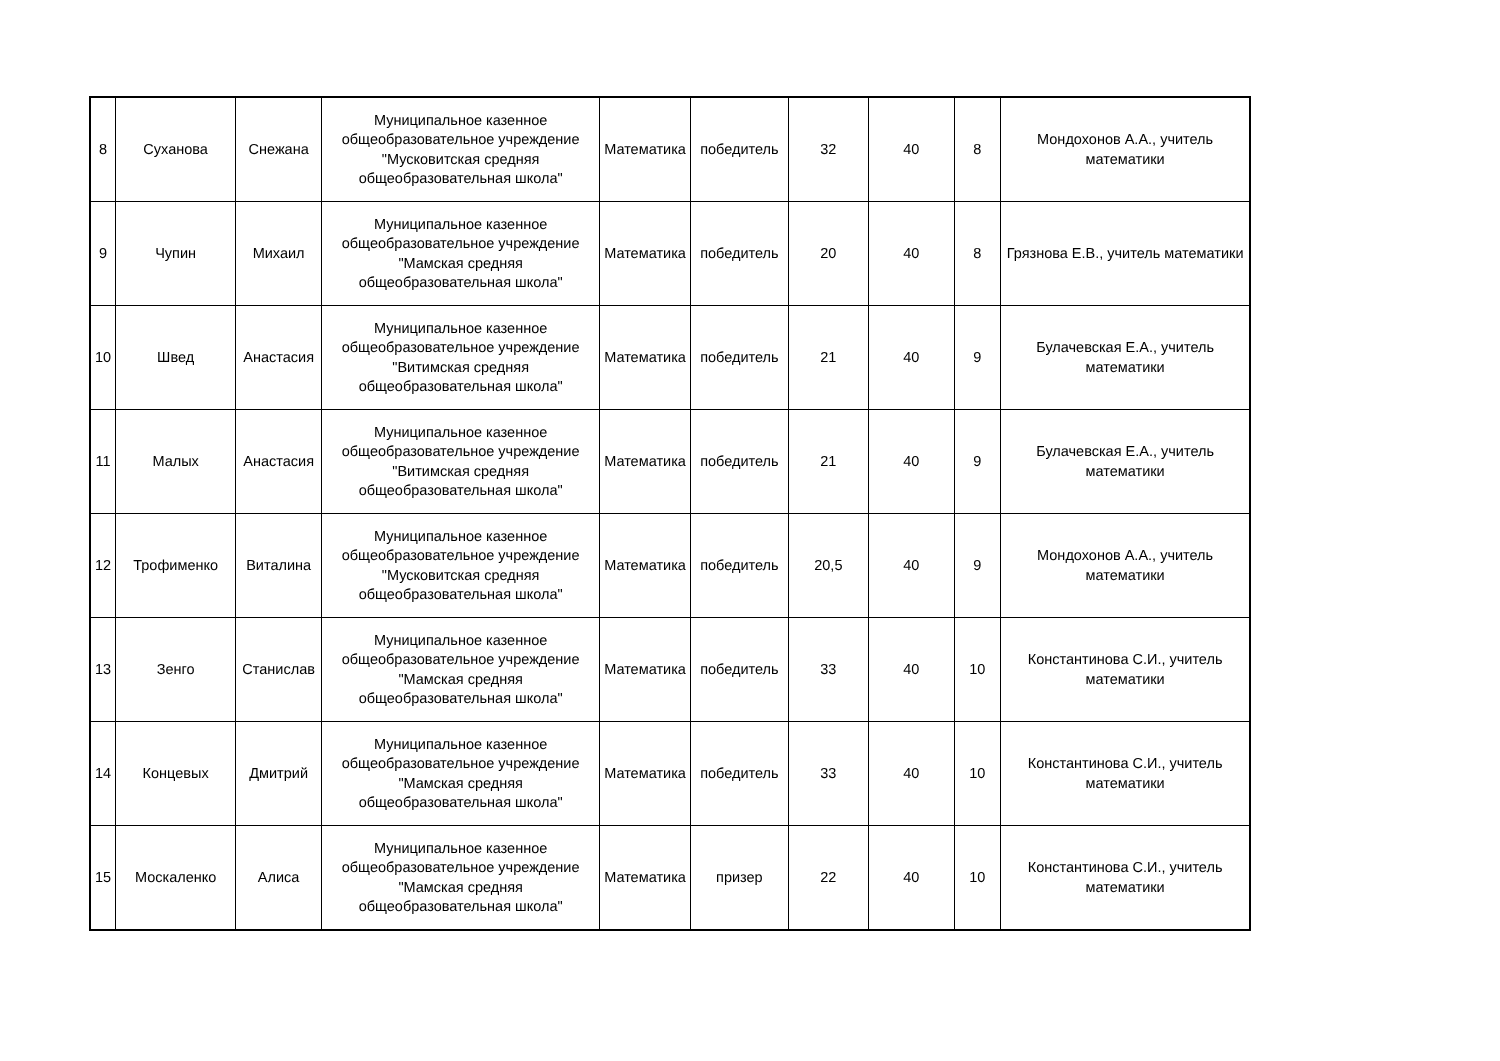| 8 | Суханова | Снежана | Муниципальное казенное общеобразовательное учреждение "Мусковитская средняя общеобразовательная школа" | Математика | победитель | 32 | 40 | 8 | Мондохонов А.А., учитель математики |
| 9 | Чупин | Михаил | Муниципальное казенное общеобразовательное учреждение "Мамская средняя общеобразовательная школа" | Математика | победитель | 20 | 40 | 8 | Грязнова Е.В., учитель математики |
| 10 | Швед | Анастасия | Муниципальное казенное общеобразовательное учреждение "Витимская средняя общеобразовательная школа" | Математика | победитель | 21 | 40 | 9 | Булачевская Е.А., учитель математики |
| 11 | Малых | Анастасия | Муниципальное казенное общеобразовательное учреждение "Витимская средняя общеобразовательная школа" | Математика | победитель | 21 | 40 | 9 | Булачевская Е.А., учитель математики |
| 12 | Трофименко | Виталина | Муниципальное казенное общеобразовательное учреждение "Мусковитская средняя общеобразовательная школа" | Математика | победитель | 20,5 | 40 | 9 | Мондохонов А.А., учитель математики |
| 13 | Зенго | Станислав | Муниципальное казенное общеобразовательное учреждение "Мамская средняя общеобразовательная школа" | Математика | победитель | 33 | 40 | 10 | Константинова С.И., учитель математики |
| 14 | Концевых | Дмитрий | Муниципальное казенное общеобразовательное учреждение "Мамская средняя общеобразовательная школа" | Математика | победитель | 33 | 40 | 10 | Константинова С.И., учитель математики |
| 15 | Москаленко | Алиса | Муниципальное казенное общеобразовательное учреждение "Мамская средняя общеобразовательная школа" | Математика | призер | 22 | 40 | 10 | Константинова С.И., учитель математики |